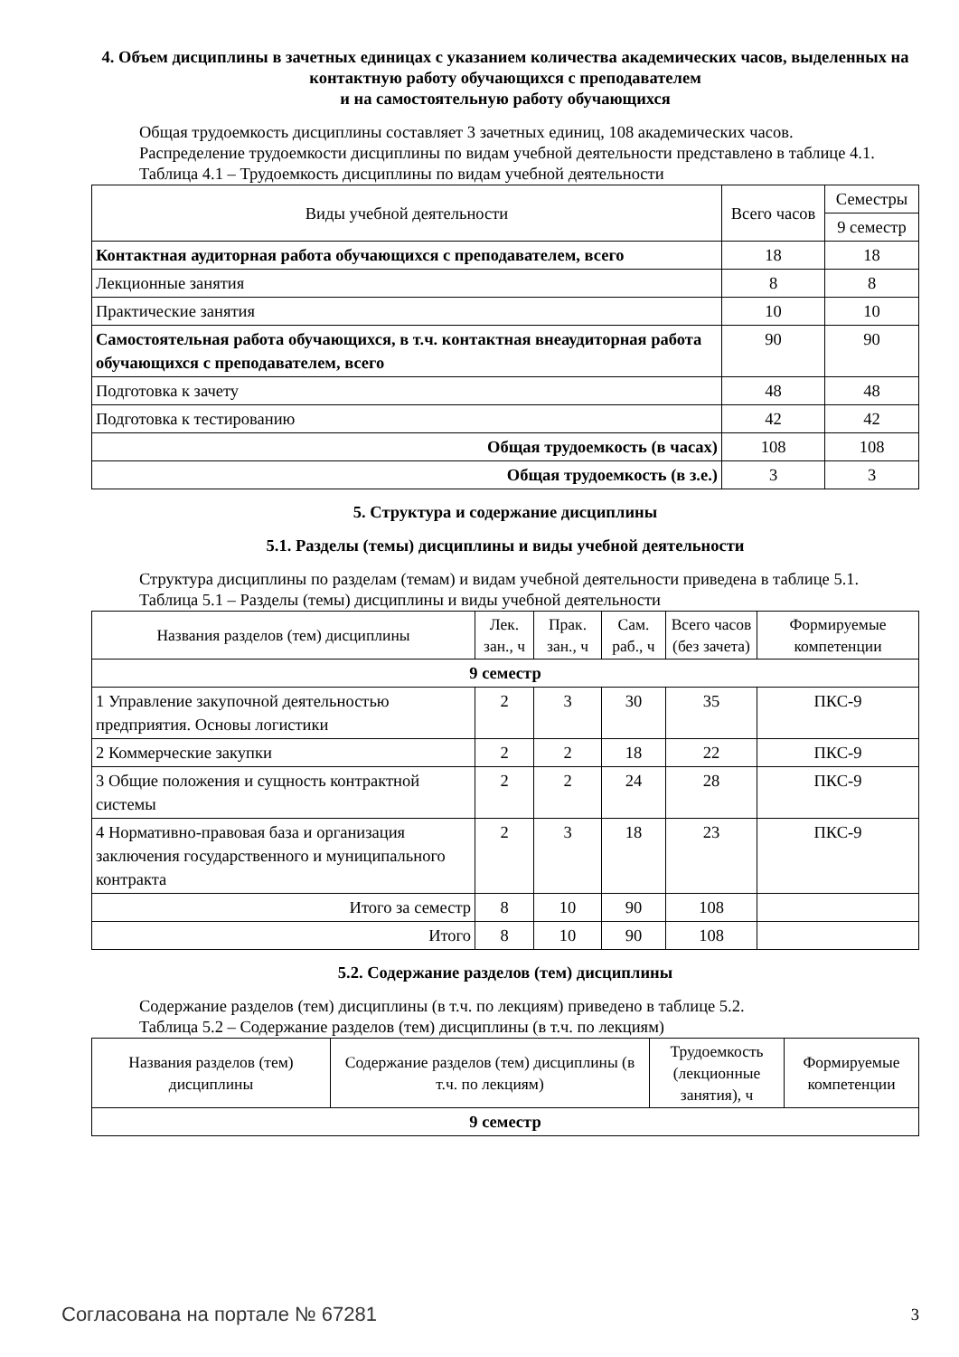4. Объем дисциплины в зачетных единицах с указанием количества академических часов, выделенных на контактную работу обучающихся с преподавателем
и на самостоятельную работу обучающихся
Общая трудоемкость дисциплины составляет 3 зачетных единиц, 108 академических часов.
Распределение трудоемкости дисциплины по видам учебной деятельности представлено в таблице 4.1.
Таблица 4.1 – Трудоемкость дисциплины по видам учебной деятельности
| Виды учебной деятельности | Всего часов | Семестры |
| --- | --- | --- |
| | | 9 семестр |
| Контактная аудиторная работа обучающихся с преподавателем, всего | 18 | 18 |
| Лекционные занятия | 8 | 8 |
| Практические занятия | 10 | 10 |
| Самостоятельная работа обучающихся, в т.ч. контактная внеаудиторная работа обучающихся с преподавателем, всего | 90 | 90 |
| Подготовка к зачету | 48 | 48 |
| Подготовка к тестированию | 42 | 42 |
| Общая трудоемкость (в часах) | 108 | 108 |
| Общая трудоемкость (в з.е.) | 3 | 3 |
5. Структура и содержание дисциплины
5.1. Разделы (темы) дисциплины и виды учебной деятельности
Структура дисциплины по разделам (темам) и видам учебной деятельности приведена в таблице 5.1.
Таблица 5.1 – Разделы (темы) дисциплины и виды учебной деятельности
| Названия разделов (тем) дисциплины | Лек. зан., ч | Прак. зан., ч | Сам. раб., ч | Всего часов (без зачета) | Формируемые компетенции |
| --- | --- | --- | --- | --- | --- |
| 9 семестр | | | | | |
| 1 Управление закупочной деятельностью предприятия. Основы логистики | 2 | 3 | 30 | 35 | ПКС-9 |
| 2 Коммерческие закупки | 2 | 2 | 18 | 22 | ПКС-9 |
| 3 Общие положения и сущность контрактной системы | 2 | 2 | 24 | 28 | ПКС-9 |
| 4 Нормативно-правовая база и организация заключения государственного и муниципального контракта | 2 | 3 | 18 | 23 | ПКС-9 |
| Итого за семестр | 8 | 10 | 90 | 108 | |
| Итого | 8 | 10 | 90 | 108 | |
5.2. Содержание разделов (тем) дисциплины
Содержание разделов (тем) дисциплины (в т.ч. по лекциям) приведено в таблице 5.2.
Таблица 5.2 – Содержание разделов (тем) дисциплины (в т.ч. по лекциям)
| Названия разделов (тем) дисциплины | Содержание разделов (тем) дисциплины (в т.ч. по лекциям) | Трудоемкость (лекционные занятия), ч | Формируемые компетенции |
| --- | --- | --- | --- |
| 9 семестр | | | |
Согласована на портале № 67281 3